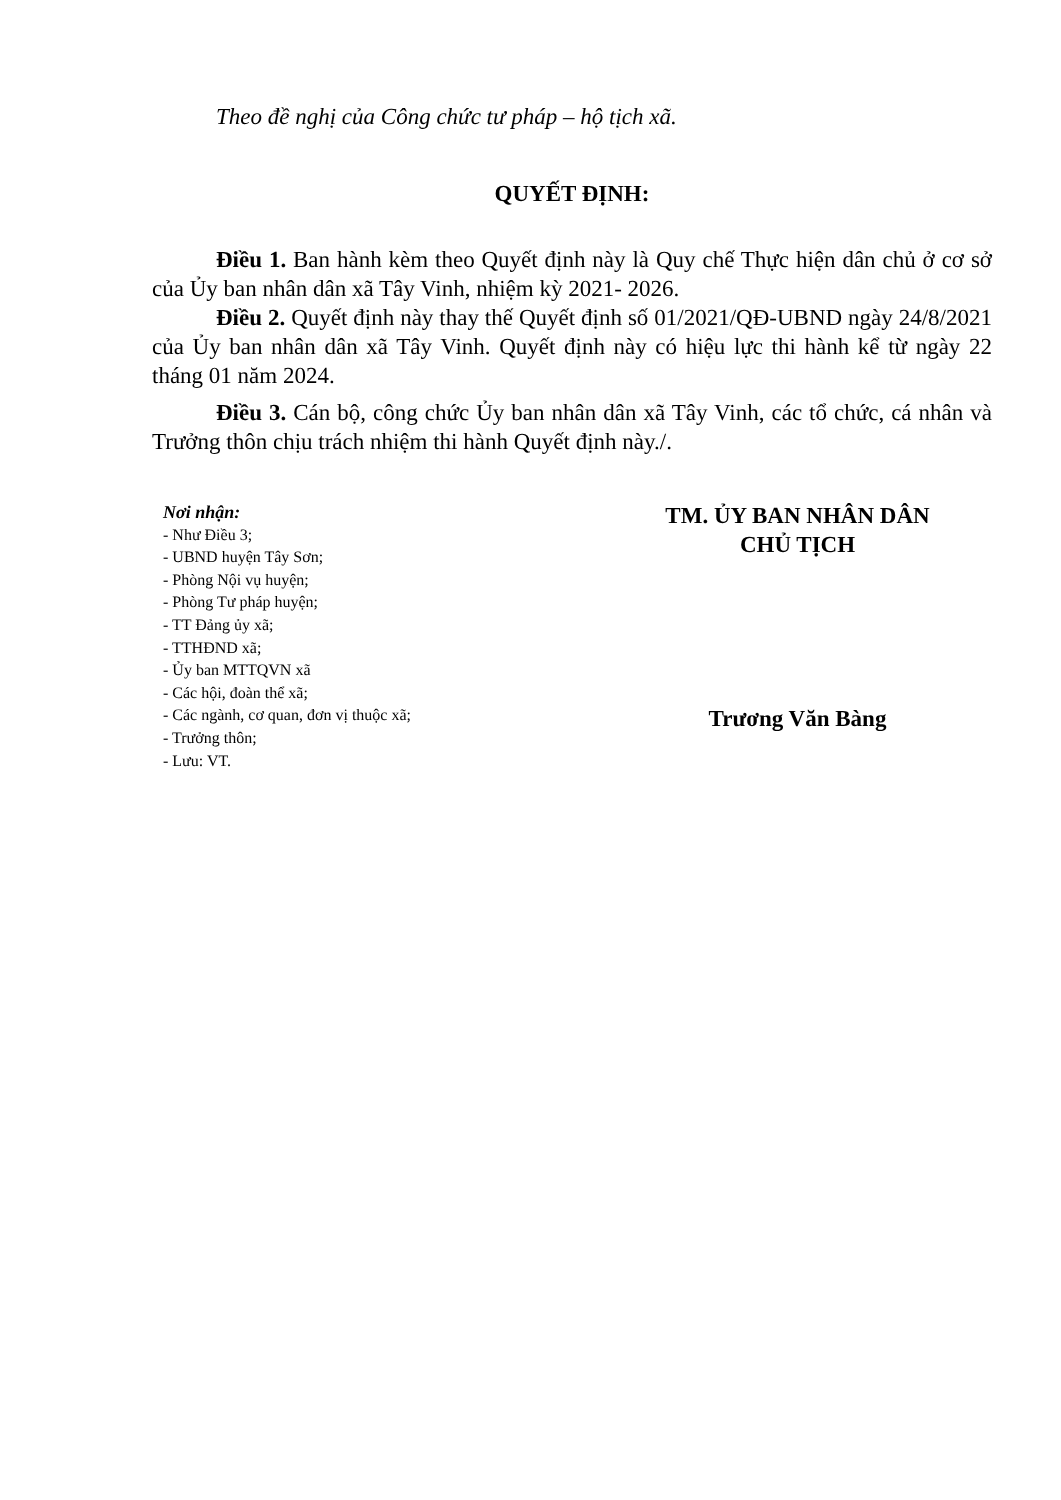Theo đề nghị của Công chức tư pháp – hộ tịch xã.
QUYẾT ĐỊNH:
Điều 1. Ban hành kèm theo Quyết định này là Quy chế Thực hiện dân chủ ở cơ sở của Ủy ban nhân dân xã Tây Vinh, nhiệm kỳ 2021- 2026.
Điều 2. Quyết định này thay thế Quyết định số 01/2021/QĐ-UBND ngày 24/8/2021 của Ủy ban nhân dân xã Tây Vinh. Quyết định này có hiệu lực thi hành kể từ ngày 22 tháng 01 năm 2024.
Điều 3. Cán bộ, công chức Ủy ban nhân dân xã Tây Vinh, các tổ chức, cá nhân và Trưởng thôn chịu trách nhiệm thi hành Quyết định này./.
Nơi nhận:
- Như Điều 3;
- UBND huyện Tây Sơn;
- Phòng Nội vụ huyện;
- Phòng Tư pháp huyện;
- TT Đảng ủy xã;
- TTHĐND xã;
- Ủy ban MTTQVN xã
- Các hội, đoàn thể xã;
- Các ngành, cơ quan, đơn vị thuộc xã;
- Trưởng thôn;
- Lưu: VT.
TM. ỦY BAN NHÂN DÂN
CHỦ TỊCH
Trương Văn Bàng